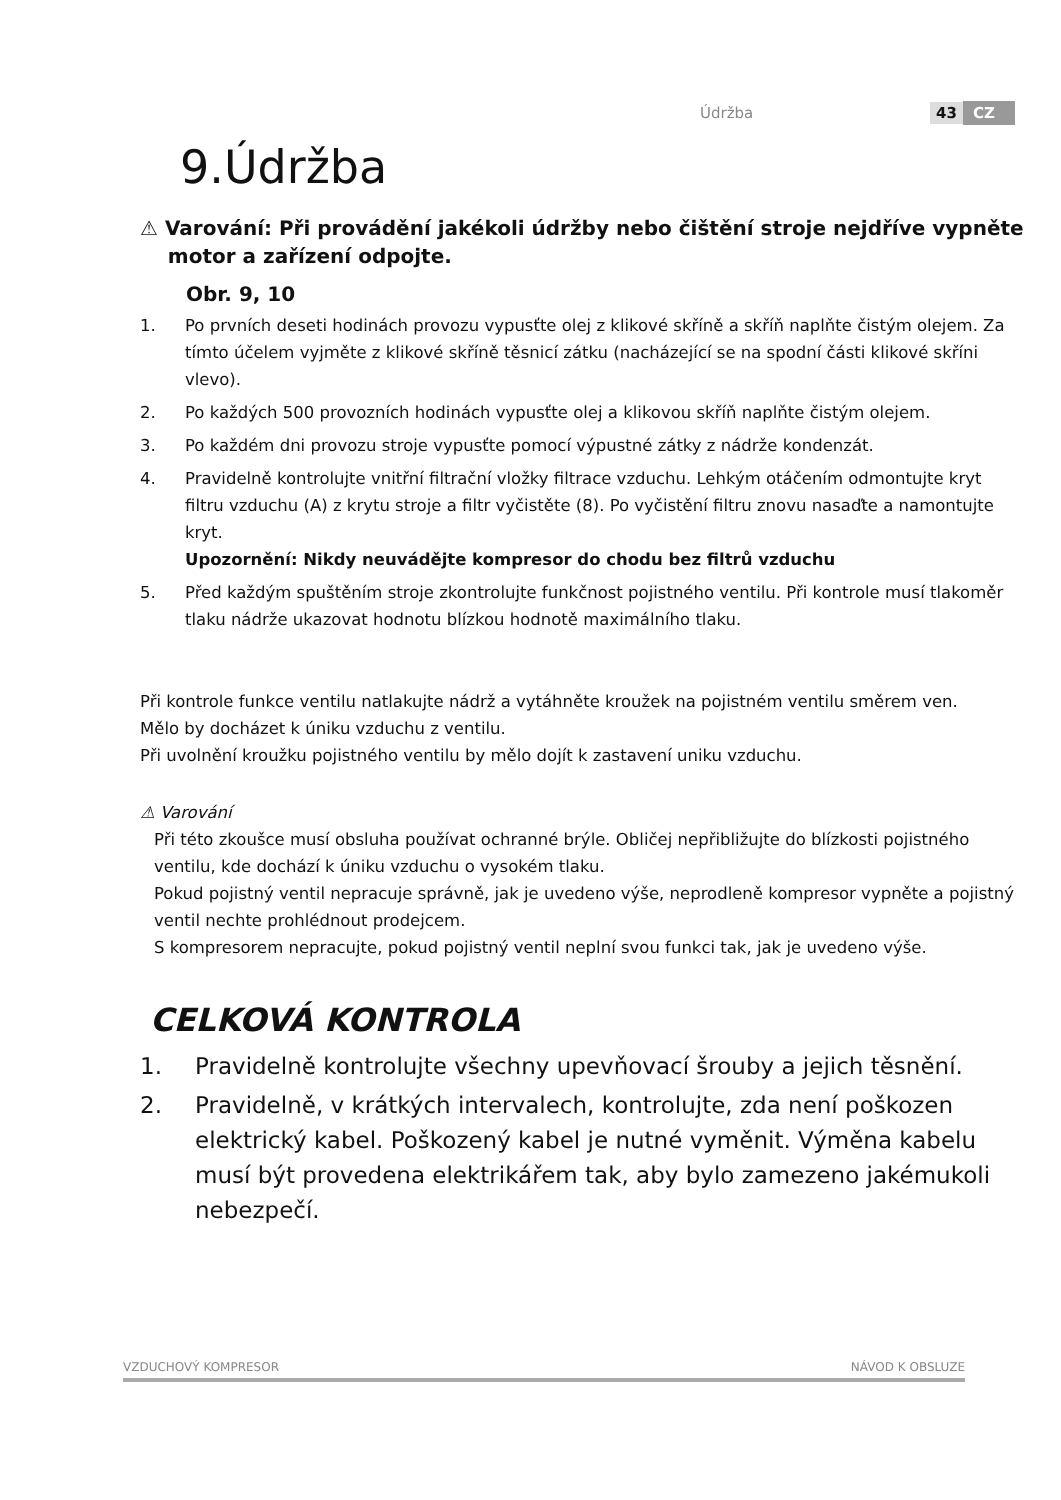Údržba 43 CZ
9.Údržba
⚠ Varování: Při provádění jakékoli údržby nebo čištění stroje nejdříve vypněte
motor a zařízení odpojte.
Obr. 9, 10
1. Po prvních deseti hodinách provozu vypusťte olej z klikové skříně a skříň naplňte čistým olejem. Za tímto účelem vyjměte z klikové skříně těsnicí zátku (nacházející se na spodní části klikové skříni vlevo).
2. Po každých 500 provozních hodinách vypusťte olej a klikovou skříň naplňte čistým olejem.
3. Po každém dni provozu stroje vypusťte pomocí výpustné zátky z nádrže kondenzát.
4. Pravidelně kontrolujte vnitřní filtrační vložky filtrace vzduchu. Lehkým otáčením odmontujte kryt filtru vzduchu (A) z krytu stroje a filtr vyčistěte (8). Po vyčistění filtru znovu nasaďte a namontujte kryt.
Upozornění: Nikdy neuvádějte kompresor do chodu bez filtrů vzduchu
5. Před každým spuštěním stroje zkontrolujte funkčnost pojistného ventilu. Při kontrole musí tlakoměr tlaku nádrže ukazovat hodnotu blízkou hodnotě maximálního tlaku.
Při kontrole funkce ventilu natlakujte nádrž a vytáhněte kroužek na pojistném ventilu směrem ven.
Mělo by docházet k úniku vzduchu z ventilu.
Při uvolnění kroužku pojistného ventilu by mělo dojít k zastavení uniku vzduchu.
⚠ Varování
Při této zkoušce musí obsluha používat ochranné brýle. Obličej nepřibližujte do blízkosti pojistného ventilu, kde dochází k úniku vzduchu o vysokém tlaku.
Pokud pojistný ventil nepracuje správně, jak je uvedeno výše, neprodleně kompresor vypněte a pojistný ventil nechte prohlédnout prodejcem.
S kompresorem nepracujte, pokud pojistný ventil neplní svou funkci tak, jak je uvedeno výše.
CELKOVÁ KONTROLA
1. Pravidelně kontrolujte všechny upevňovací šrouby a jejich těsnění.
2. Pravidelně, v krátkých intervalech, kontrolujte, zda není poškozen elektrický kabel. Poškozený kabel je nutné vyměnit. Výměna kabelu musí být provedena elektrikářem tak, aby bylo zamezeno jakémukoli nebezpečí.
VZDUCHOVÝ KOMPRESOR NÁVOD K OBSLUZE